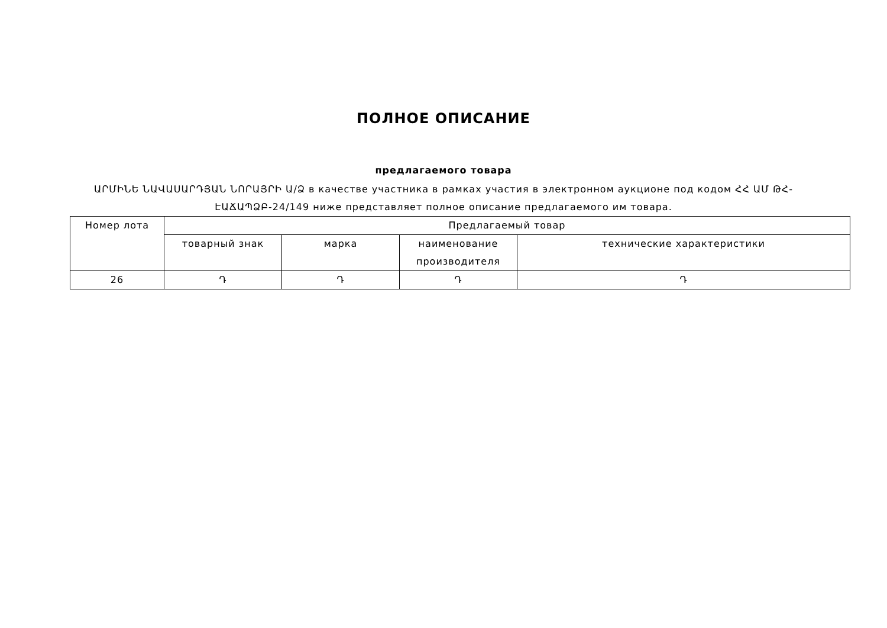ПОЛНОЕ ОПИСАНИЕ
предлагаемого товара
ԱՐՄԻՆԵ ՆԱՎԱՍԱՐԴՅԱՆ ՆՈՐԱՅՐԻ Ա/Ձ в качестве участника в рамках участия в электронном аукционе под кодом ՀՀ ԱՄ ԹՀ-ԷԱՃԱՊՁԲ-24/149 ниже представляет полное описание предлагаемого им товара.
| Номер лота | Предлагаемый товар | | | |
| --- | --- | --- | --- | --- |
| | товарный знак | марка | наименование производителя | технические характеристики |
| 26 | Դ | Դ | Դ | Դ |